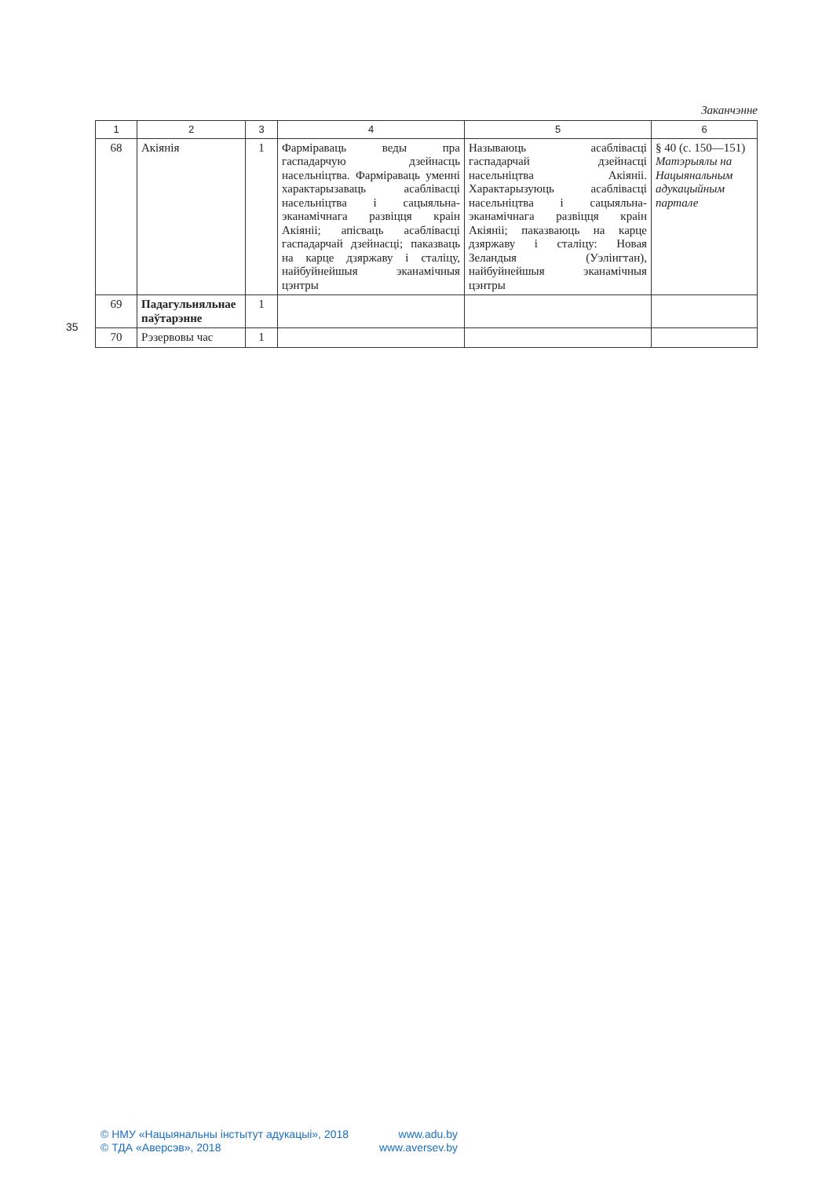35
Заканчэнне
| 1 | 2 | 3 | 4 | 5 | 6 |
| --- | --- | --- | --- | --- | --- |
| 68 | Акіянія | 1 | Фарміраваць веды пра гаспадарчую дзейнасць насельніцтва. Фарміраваць уменні характарызаваць асаблівасці насельніцтва і сацыяльна-эканамічнага развіцця краін Акіяніі; апісваць асаблівасці гаспадарчай дзейнасці; паказваць на карце дзяржаву і сталіцу, найбуйнейшыя эканамічныя цэнтры | Называюць асаблівасці гаспадарчай дзейнасці насельніцтва Акіяніі. Характарызуюць асаблівасці насельніцтва і сацыяльна-эканамічнага развіцця краін Акіяніі; паказваюць на карце дзяржаву і сталіцу: Новая Зеландыя (Уэлінгтан), найбуйнейшыя эканамічныя цэнтры | § 40 (с. 150—151) Матэрыялы на Нацыянальным адукацыйным партале |
| 69 | Падагульняльнае паўтарэнне | 1 | | | |
| 70 | Рэзервовы час | 1 | | | |
© НМУ «Нацыянальны інстытут адукацыі», 2018 www.adu.by
© ТДА «Аверсэв», 2018 www.aversev.by